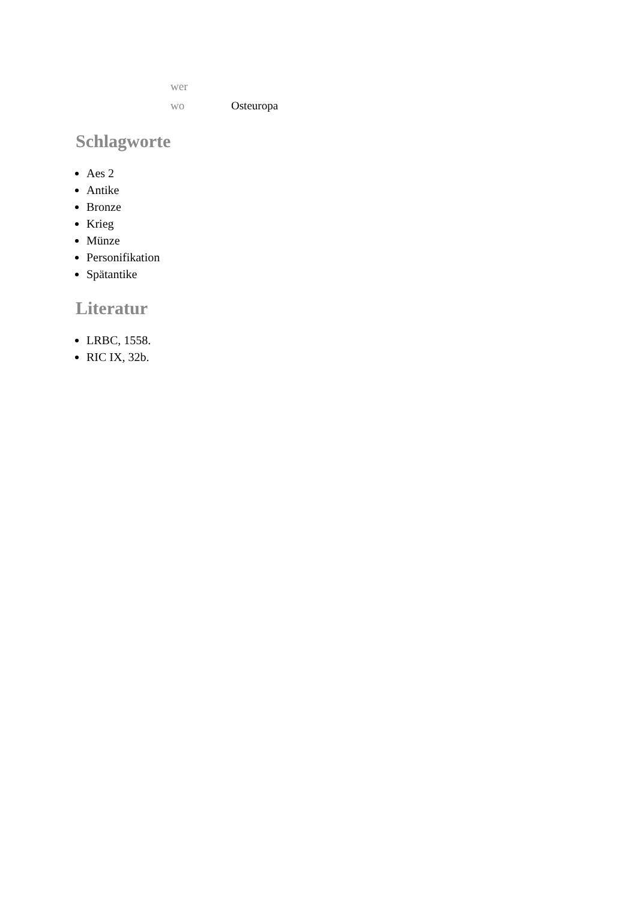| wer | |
| wo | Osteuropa |
Schlagworte
Aes 2
Antike
Bronze
Krieg
Münze
Personifikation
Spätantike
Literatur
LRBC, 1558.
RIC IX, 32b.